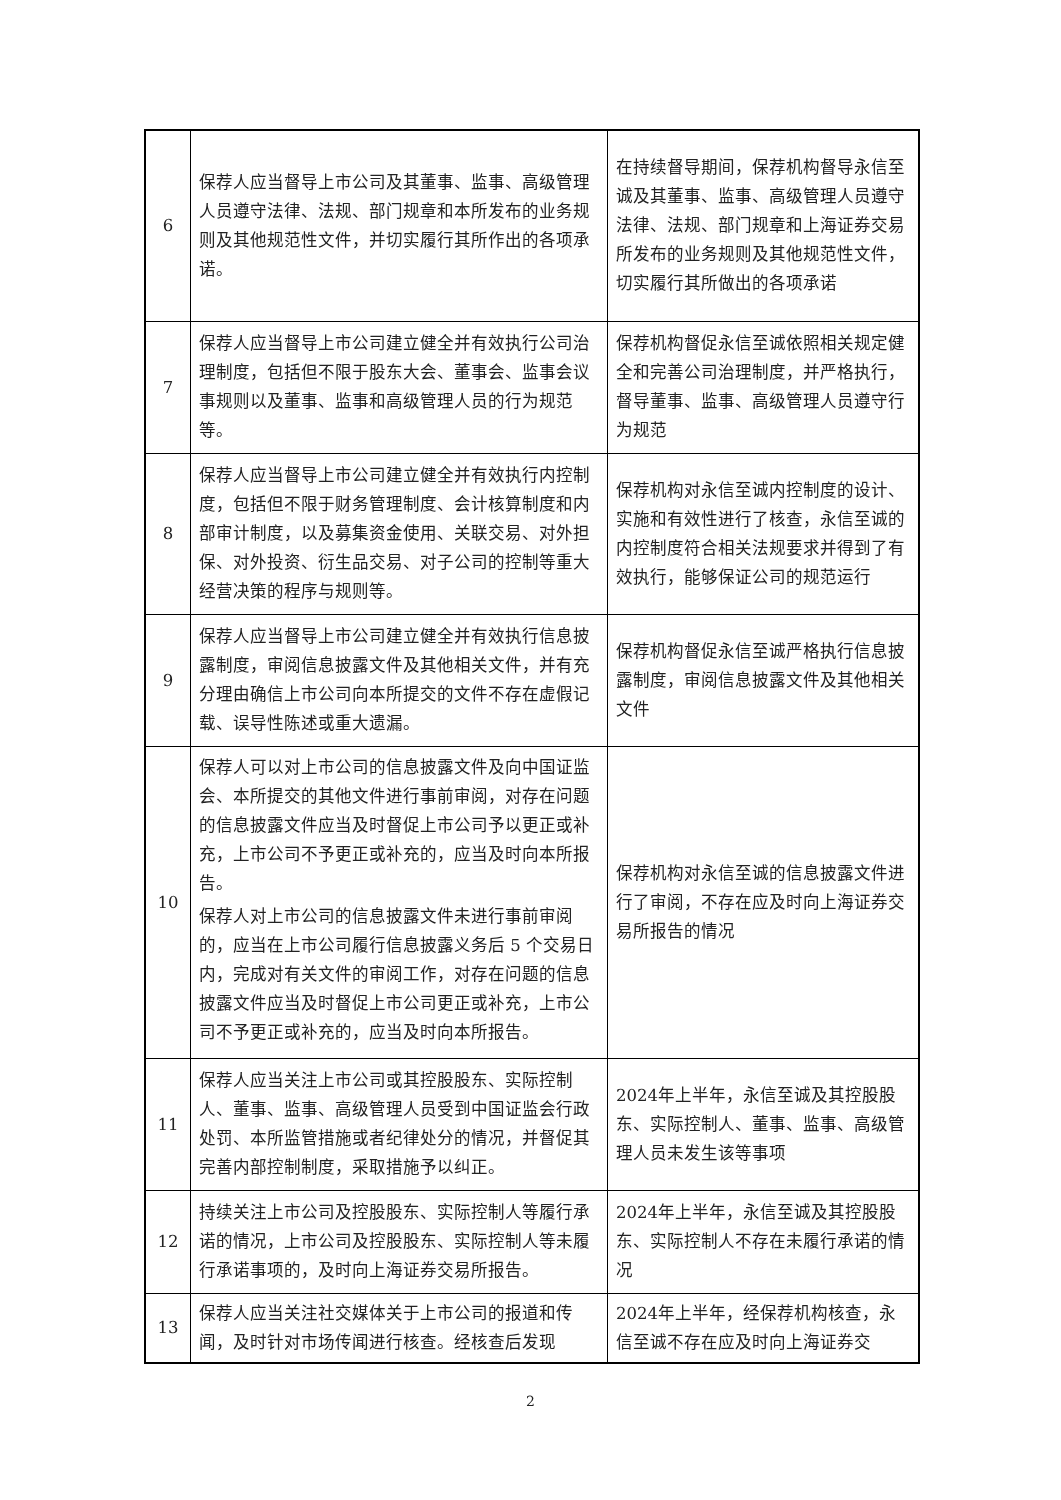| 6 | 保荐人应当督导上市公司及其董事、监事、高级管理人员遵守法律、法规、部门规章和本所发布的业务规则及其他规范性文件，并切实履行其所作出的各项承诺。 | 在持续督导期间，保荐机构督导永信至诚及其董事、监事、高级管理人员遵守法律、法规、部门规章和上海证券交易所发布的业务规则及其他规范性文件，切实履行其所做出的各项承诺 |
| 7 | 保荐人应当督导上市公司建立健全并有效执行公司治理制度，包括但不限于股东大会、董事会、监事会议事规则以及董事、监事和高级管理人员的行为规范等。 | 保荐机构督促永信至诚依照相关规定健全和完善公司治理制度，并严格执行，督导董事、监事、高级管理人员遵守行为规范 |
| 8 | 保荐人应当督导上市公司建立健全并有效执行内控制度，包括但不限于财务管理制度、会计核算制度和内部审计制度，以及募集资金使用、关联交易、对外担保、对外投资、衍生品交易、对子公司的控制等重大经营决策的程序与规则等。 | 保荐机构对永信至诚内控制度的设计、实施和有效性进行了核查，永信至诚的内控制度符合相关法规要求并得到了有效执行，能够保证公司的规范运行 |
| 9 | 保荐人应当督导上市公司建立健全并有效执行信息披露制度，审阅信息披露文件及其他相关文件，并有充分理由确信上市公司向本所提交的文件不存在虚假记载、误导性陈述或重大遗漏。 | 保荐机构督促永信至诚严格执行信息披露制度，审阅信息披露文件及其他相关文件 |
| 10 | 保荐人可以对上市公司的信息披露文件及向中国证监会、本所提交的其他文件进行事前审阅，对存在问题的信息披露文件应当及时督促上市公司予以更正或补充，上市公司不予更正或补充的，应当及时向本所报告。 保荐人对上市公司的信息披露文件未进行事前审阅的，应当在上市公司履行信息披露义务后 5 个交易日内，完成对有关文件的审阅工作，对存在问题的信息披露文件应当及时督促上市公司更正或补充，上市公司不予更正或补充的，应当及时向本所报告。 | 保荐机构对永信至诚的信息披露文件进行了审阅，不存在应及时向上海证券交易所报告的情况 |
| 11 | 保荐人应当关注上市公司或其控股股东、实际控制人、董事、监事、高级管理人员受到中国证监会行政处罚、本所监管措施或者纪律处分的情况，并督促其完善内部控制制度，采取措施予以纠正。 | 2024年上半年，永信至诚及其控股股东、实际控制人、董事、监事、高级管理人员未发生该等事项 |
| 12 | 持续关注上市公司及控股股东、实际控制人等履行承诺的情况，上市公司及控股股东、实际控制人等未履行承诺事项的，及时向上海证券交易所报告。 | 2024年上半年，永信至诚及其控股股东、实际控制人不存在未履行承诺的情况 |
| 13 | 保荐人应当关注社交媒体关于上市公司的报道和传闻，及时针对市场传闻进行核查。经核查后发现 | 2024年上半年，经保荐机构核查，永信至诚不存在应及时向上海证券交 |
2